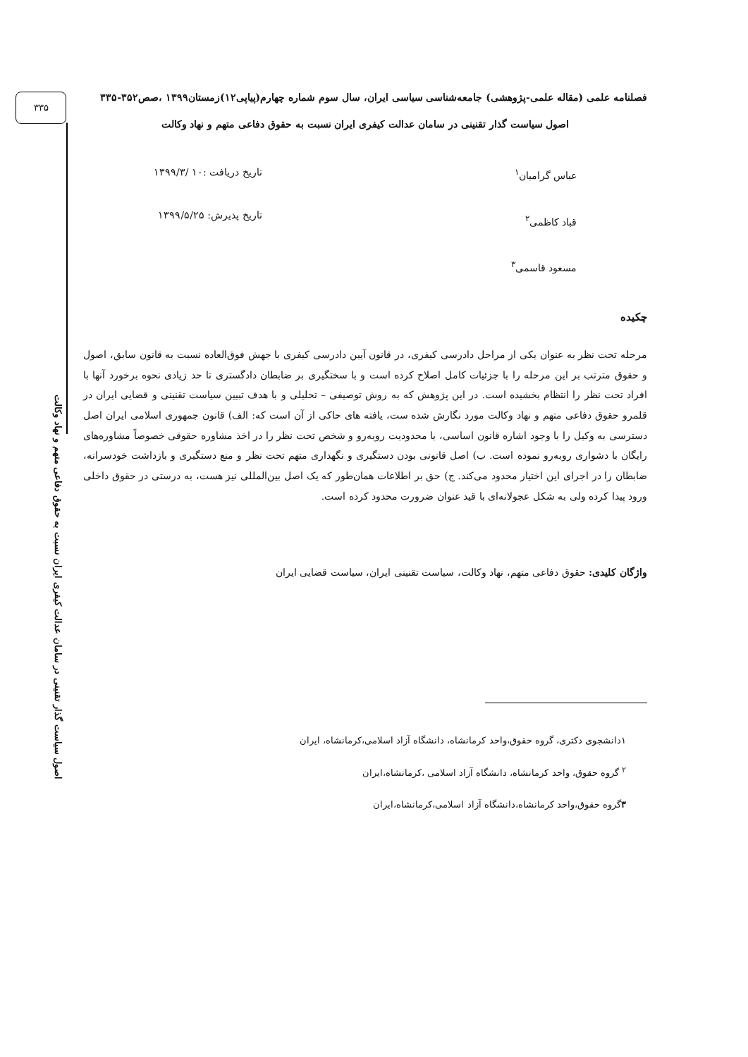۳۳۵
اصول سیاست گذار تقنینی در سامان عدالت کیفری ایران نسبت به حقوق دفاعی متهم و نهاد وکالت
فصلنامه علمی (مقاله علمی-پژوهشی) جامعه‌شناسی سیاسی ایران، سال سوم شماره چهارم(پیاپی۱۲)زمستان۱۳۹۹ ،صص۳۵۲-۳۳۵
اصول سیاست گذار تقنینی در سامان عدالت کیفری ایران نسبت به حقوق دفاعی متهم و نهاد وکالت
عباس گرامیان<sup>۱</sup>
قباد کاظمی<sup>۲</sup>
مسعود قاسمی<sup>۳</sup>
تاریخ دریافت :۱۰ /۱۳۹۹/۳
تاریخ پذیرش: ۱۳۹۹/۵/۲۵
چکیده
مرحله تحت نظر به عنوان یکی از مراحل دادرسی کیفری، در قانون آیین دادرسی کیفری با جهش فوق‌العاده نسبت به قانون سابق، اصول و حقوق مترتب بر این مرحله را با جزئیات کامل اصلاح کرده است و با سختگیری بر ضابطان دادگستری تا حد زیادی نحوه برخورد آنها با افراد تحت نظر را انتظام بخشیده است. در این پژوهش که به روش توصیفی – تحلیلی و با هدف تبیین سیاست تقنینی و قضایی ایران در قلمرو حقوق دفاعی متهم و نهاد وکالت مورد نگارش شده ست، یافته های حاکی از آن است که: الف) قانون جمهوری اسلامی ایران اصل دسترسی به وکیل را با وجود اشاره قانون اساسی، با محدودیت روبه‌رو و شخص تحت نظر را در اخذ مشاوره حقوقی خصوصاً مشاوره‌های رایگان با دشواری روبه‌رو نموده است. ب) اصل قانونی بودن دستگیری و نگهداری متهم تحت نظر و منع دستگیری و بازداشت خودسرانه، ضابطان را در اجرای این اختیار محدود می‌کند. ج) حق بر اطلاعات همان‌طور که یک اصل بین‌المللی نیز هست، به درستی در حقوق داخلی ورود پیدا کرده ولی به شکل عجولانه‌ای با قید عنوان ضرورت محدود کرده است.
واژگان کلیدی: حقوق دفاعی متهم، نهاد وکالت، سیاست تقنینی ایران، سیاست قضایی ایران
۱دانشجوی دکتری، گروه حقوق،واحد کرمانشاه، دانشگاه آزاد اسلامی،کرمانشاه، ایران
<sup>۲</sup> گروه حقوق، واحد کرمانشاه، دانشگاه آزاد اسلامی ،کرمانشاه،ایران
۳گروه حقوق،واحد کرمانشاه،دانشگاه آزاد اسلامی،کرمانشاه،ایران